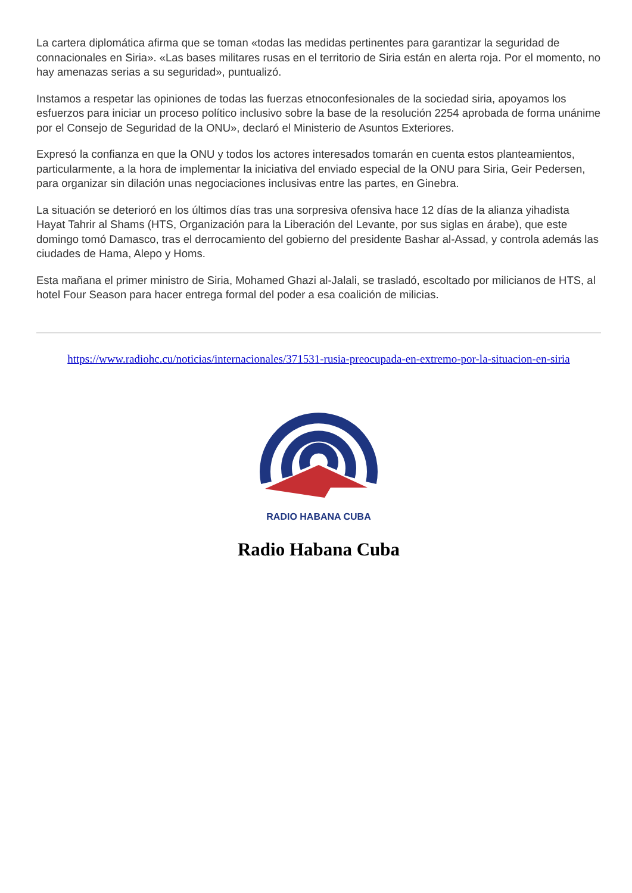La cartera diplomática afirma que se toman «todas las medidas pertinentes para garantizar la seguridad de connacionales en Siria». «Las bases militares rusas en el territorio de Siria están en alerta roja. Por el momento, no hay amenazas serias a su seguridad», puntualizó.
Instamos a respetar las opiniones de todas las fuerzas etnoconfesionales de la sociedad siria, apoyamos los esfuerzos para iniciar un proceso político inclusivo sobre la base de la resolución 2254 aprobada de forma unánime por el Consejo de Seguridad de la ONU», declaró el Ministerio de Asuntos Exteriores.
Expresó la confianza en que la ONU y todos los actores interesados tomarán en cuenta estos planteamientos, particularmente, a la hora de implementar la iniciativa del enviado especial de la ONU para Siria, Geir Pedersen, para organizar sin dilación unas negociaciones inclusivas entre las partes, en Ginebra.
La situación se deterioró en los últimos días tras una sorpresiva ofensiva hace 12 días de la alianza yihadista Hayat Tahrir al Shams (HTS, Organización para la Liberación del Levante, por sus siglas en árabe), que este domingo tomó Damasco, tras el derrocamiento del gobierno del presidente Bashar al-Assad, y controla además las ciudades de Hama, Alepo y Homs.
Esta mañana el primer ministro de Siria, Mohamed Ghazi al-Jalali, se trasladó, escoltado por milicianos de HTS, al hotel Four Season para hacer entrega formal del poder a esa coalición de milicias.
https://www.radiohc.cu/noticias/internacionales/371531-rusia-preocupada-en-extremo-por-la-situacion-en-siria
RADIO HABANA CUBA
Radio Habana Cuba